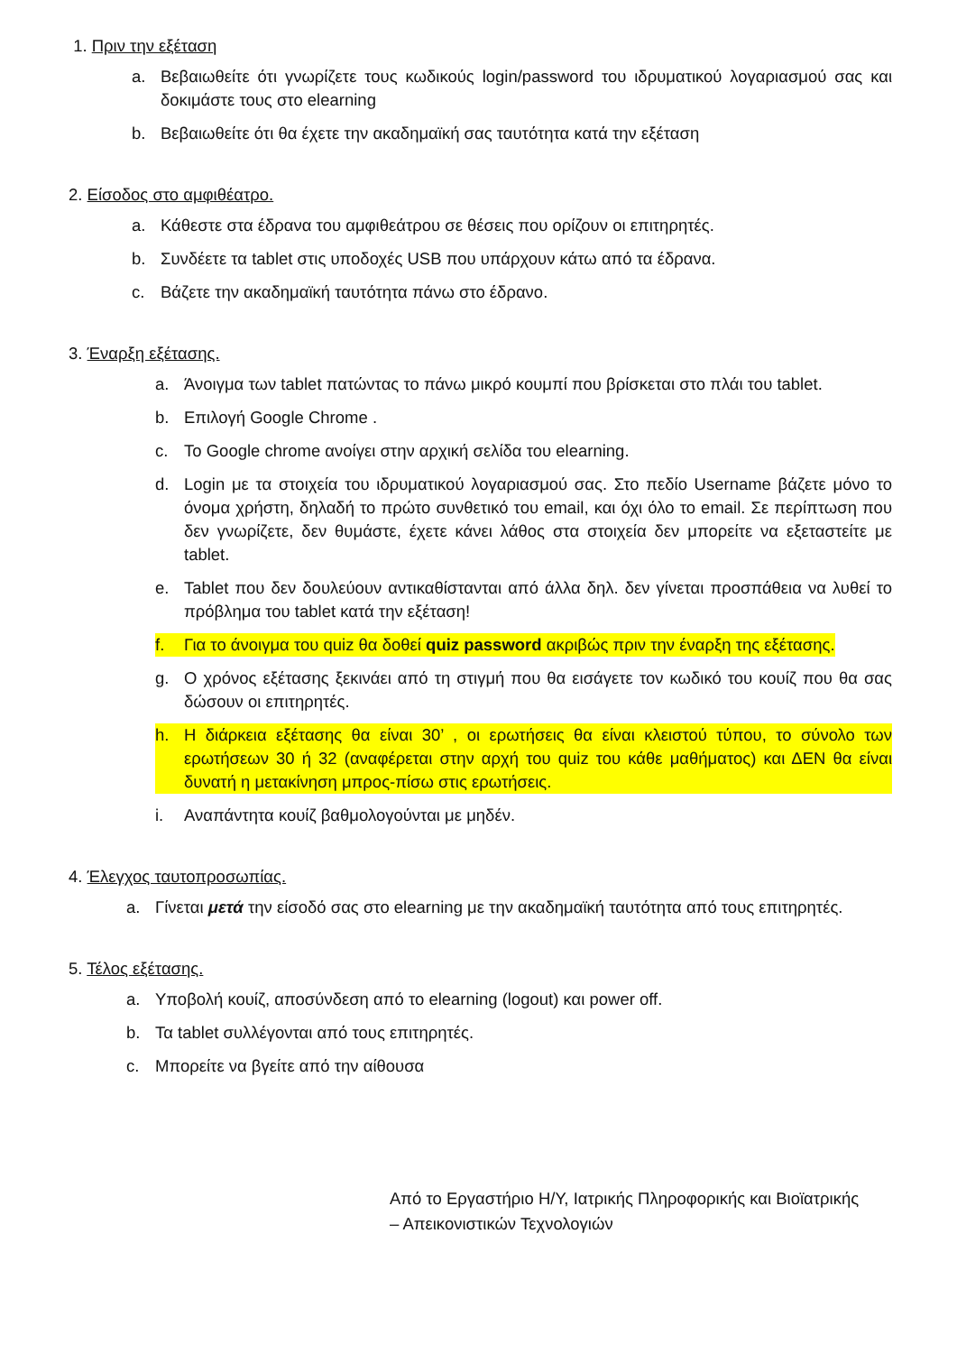1. Πριν την εξέταση
a. Βεβαιωθείτε ότι γνωρίζετε τους κωδικούς login/password του ιδρυματικού λογαριασμού σας και δοκιμάστε τους στο elearning
b. Βεβαιωθείτε ότι θα έχετε την ακαδημαϊκή σας ταυτότητα κατά την εξέταση
2. Είσοδος στο αμφιθέατρο.
a. Κάθεστε στα έδρανα του αμφιθεάτρου σε θέσεις που ορίζουν οι επιτηρητές.
b. Συνδέετε τα tablet στις υποδοχές USB που υπάρχουν κάτω από τα έδρανα.
c. Βάζετε την ακαδημαϊκή ταυτότητα πάνω στο έδρανο.
3. Έναρξη εξέτασης.
a. Άνοιγμα των tablet πατώντας το πάνω μικρό κουμπί που βρίσκεται στο πλάι του tablet.
b. Επιλογή Google Chrome .
c. Το Google chrome ανοίγει στην αρχική σελίδα του elearning.
d. Login με τα στοιχεία του ιδρυματικού λογαριασμού σας. Στο πεδίο Username βάζετε μόνο το όνομα χρήστη, δηλαδή το πρώτο συνθετικό του email, και όχι όλο το email. Σε περίπτωση που δεν γνωρίζετε, δεν θυμάστε, έχετε κάνει λάθος στα στοιχεία δεν μπορείτε να εξεταστείτε με tablet.
e. Tablet που δεν δουλεύουν αντικαθίστανται από άλλα δηλ. δεν γίνεται προσπάθεια να λυθεί το πρόβλημα του tablet κατά την εξέταση!
f. Για το άνοιγμα του quiz θα δοθεί quiz password ακριβώς πριν την έναρξη της εξέτασης.
g. Ο χρόνος εξέτασης ξεκινάει από τη στιγμή που θα εισάγετε τον κωδικό του κουίζ που θα σας δώσουν οι επιτηρητές.
h. Η διάρκεια εξέτασης θα είναι 30’ , οι ερωτήσεις θα είναι κλειστού τύπου, το σύνολο των ερωτήσεων 30 ή 32 (αναφέρεται στην αρχή του quiz του κάθε μαθήματος) και ΔΕΝ θα είναι δυνατή η μετακίνηση μπρος-πίσω στις ερωτήσεις.
i. Αναπάντητα κουίζ βαθμολογούνται με μηδέν.
4. Έλεγχος ταυτοπροσωπίας.
a. Γίνεται μετά την είσοδό σας στο elearning με την ακαδημαϊκή ταυτότητα από τους επιτηρητές.
5. Τέλος εξέτασης.
a. Υποβολή κουίζ, αποσύνδεση από το elearning (logout) και power off.
b. Τα tablet συλλέγονται από τους επιτηρητές.
c. Μπορείτε να βγείτε από την αίθουσα
Από το Εργαστήριο Η/Υ, Ιατρικής Πληροφορικής και Βιοϊατρικής
– Απεικονιστικών Τεχνολογιών